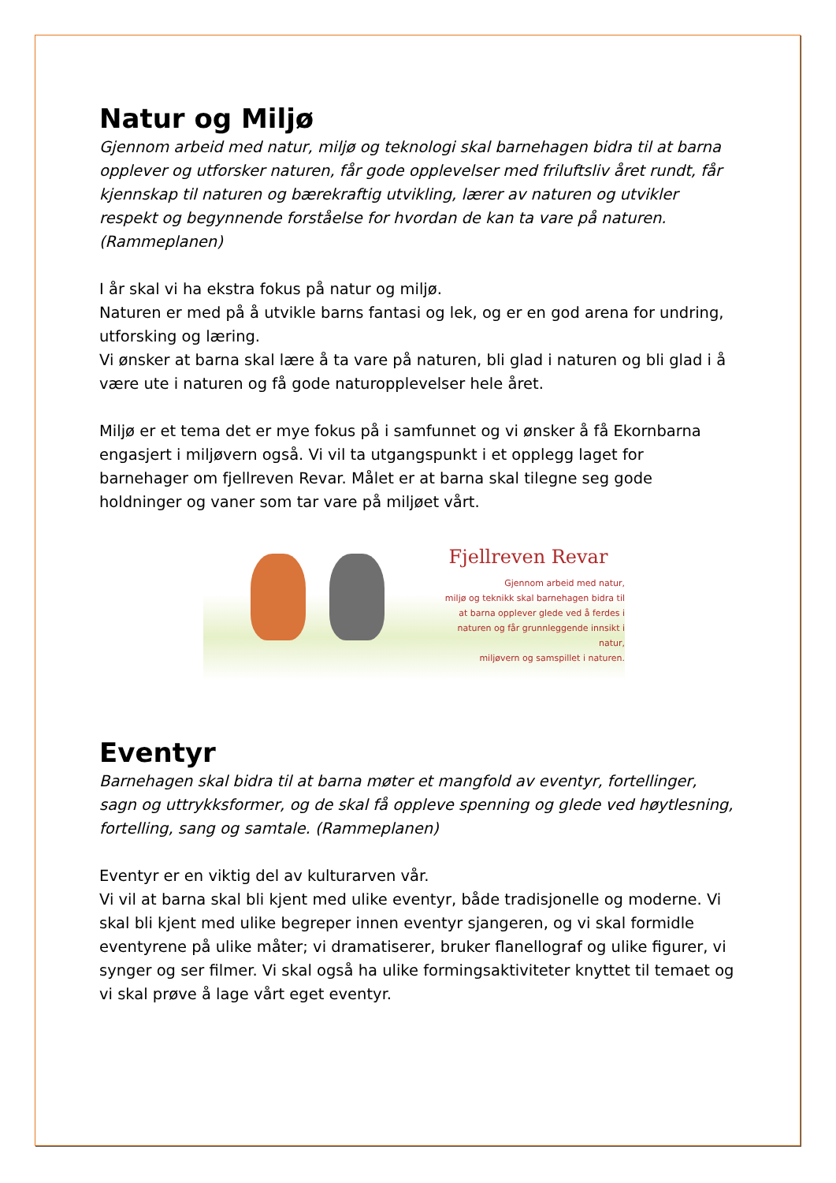Natur og Miljø
Gjennom arbeid med natur, miljø og teknologi skal barnehagen bidra til at barna opplever og utforsker naturen, får gode opplevelser med friluftsliv året rundt, får kjennskap til naturen og bærekraftig utvikling, lærer av naturen og utvikler respekt og begynnende forståelse for hvordan de kan ta vare på naturen. (Rammeplanen)
I år skal vi ha ekstra fokus på natur og miljø.
Naturen er med på å utvikle barns fantasi og lek, og er en god arena for undring, utforsking og læring.
Vi ønsker at barna skal lære å ta vare på naturen, bli glad i naturen og bli glad i å være ute i naturen og få gode naturopplevelser hele året.
Miljø er et tema det er mye fokus på i samfunnet og vi ønsker å få Ekornbarna engasjert i miljøvern også. Vi vil ta utgangspunkt i et opplegg laget for barnehager om fjellreven Revar. Målet er at barna skal tilegne seg gode holdninger og vaner som tar vare på miljøet vårt.
Fjellreven Revar
Gjennom arbeid med natur,
miljø og teknikk skal barnehagen bidra til
at barna opplever glede ved å ferdes i
naturen og får grunnleggende innsikt i natur,
miljøvern og samspillet i naturen.
Eventyr
Barnehagen skal bidra til at barna møter et mangfold av eventyr, fortellinger, sagn og uttrykksformer, og de skal få oppleve spenning og glede ved høytlesning, fortelling, sang og samtale. (Rammeplanen)
Eventyr er en viktig del av kulturarven vår.
Vi vil at barna skal bli kjent med ulike eventyr, både tradisjonelle og moderne. Vi skal bli kjent med ulike begreper innen eventyr sjangeren, og vi skal formidle eventyrene på ulike måter; vi dramatiserer, bruker flanellograf og ulike figurer, vi synger og ser filmer. Vi skal også ha ulike formingsaktiviteter knyttet til temaet og vi skal prøve å lage vårt eget eventyr.